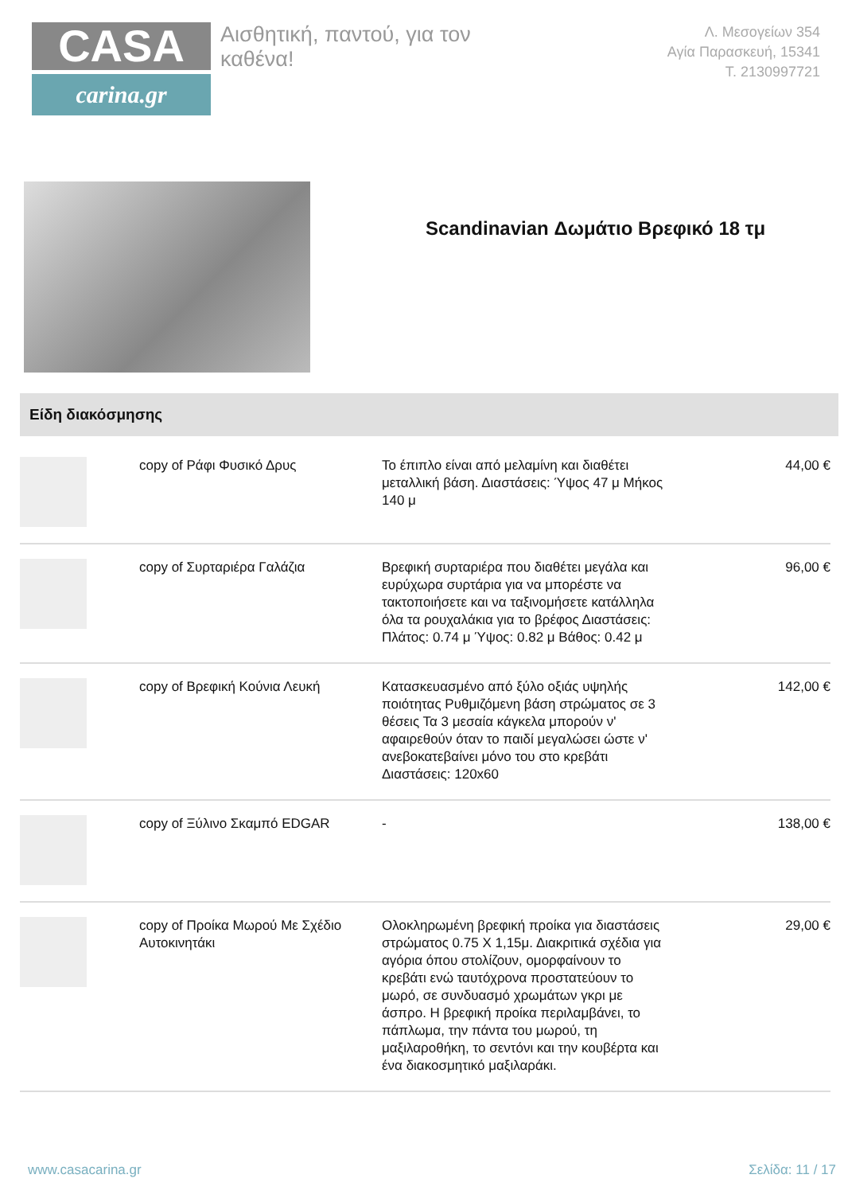CASA
carina.gr
Αισθητική, παντού, για τον καθένα!
Λ. Μεσογείων 354
Αγία Παρασκευή, 15341
Τ. 2130997721
Scandinavian Δωμάτιο Βρεφικό 18 τμ
Είδη διακόσμησης
| | copy of Ράφι Φυσικό Δρυς | Το έπιπλο είναι από μελαμίνη και διαθέτει μεταλλική βάση. Διαστάσεις: Ύψος 47 μ Μήκος 140 μ | 44,00 € |
| | copy of Συρταριέρα Γαλάζια | Βρεφική συρταριέρα που διαθέτει μεγάλα και ευρύχωρα συρτάρια για να μπορέστε να τακτοποιήσετε και να ταξινομήσετε κατάλληλα όλα τα ρουχαλάκια για το βρέφος Διαστάσεις: Πλάτος: 0.74 μ Ύψος: 0.82 μ Βάθος: 0.42 μ | 96,00 € |
| | copy of Βρεφική Κούνια Λευκή | Κατασκευασμένο από ξύλο οξιάς υψηλής ποιότητας Ρυθμιζόμενη βάση στρώματος σε 3 θέσεις Τα 3 μεσαία κάγκελα μπορούν ν' αφαιρεθούν όταν το παιδί μεγαλώσει ώστε ν' ανεβοκατεβαίνει μόνο του στο κρεβάτι Διαστάσεις: 120x60 | 142,00 € |
| | copy of Ξύλινο Σκαμπό EDGAR | - | 138,00 € |
| | copy of Προίκα Μωρού Με Σχέδιο Αυτοκινητάκι | Ολοκληρωμένη βρεφική προίκα για διαστάσεις στρώματος 0.75 Χ 1,15μ. Διακριτικά σχέδια για αγόρια όπου στολίζουν, ομορφαίνουν το κρεβάτι ενώ ταυτόχρονα προστατεύουν το μωρό, σε συνδυασμό χρωμάτων γκρι με άσπρο. Η βρεφική προίκα περιλαμβάνει, το πάπλωμα, την πάντα του μωρού, τη μαξιλαροθήκη, το σεντόνι και την κουβέρτα και ένα διακοσμητικό μαξιλαράκι. | 29,00 € |
www.casacarina.gr Σελίδα: 11 / 17